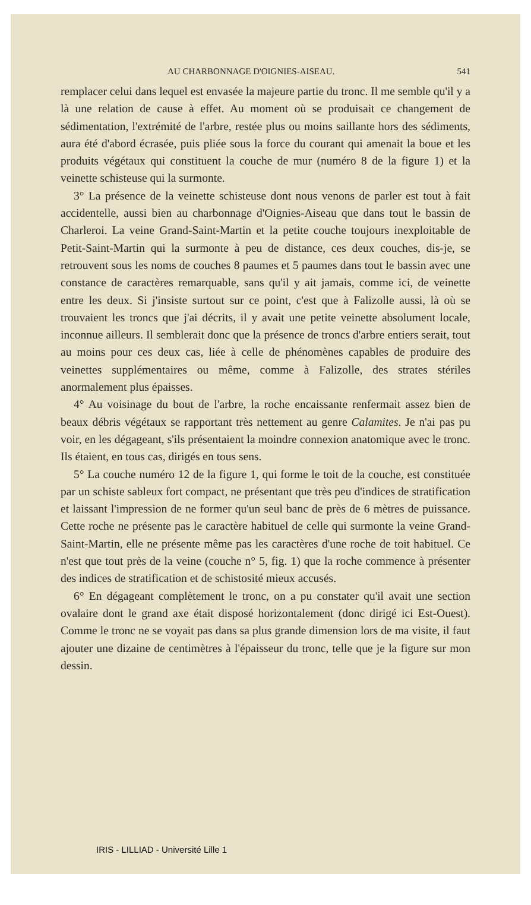AU CHARBONNAGE D'OIGNIES-AISEAU. 541
remplacer celui dans lequel est envasée la majeure partie du tronc. Il me semble qu'il y a là une relation de cause à effet. Au moment où se produisait ce changement de sédimentation, l'extrémité de l'arbre, restée plus ou moins saillante hors des sédiments, aura été d'abord écrasée, puis pliée sous la force du courant qui amenait la boue et les produits végétaux qui constituent la couche de mur (numéro 8 de la figure 1) et la veinette schisteuse qui la surmonte.
3° La présence de la veinette schisteuse dont nous venons de parler est tout à fait accidentelle, aussi bien au charbonnage d'Oignies-Aiseau que dans tout le bassin de Charleroi. La veine Grand-Saint-Martin et la petite couche toujours inexploitable de Petit-Saint-Martin qui la surmonte à peu de distance, ces deux couches, dis-je, se retrouvent sous les noms de couches 8 paumes et 5 paumes dans tout le bassin avec une constance de caractères remarquable, sans qu'il y ait jamais, comme ici, de veinette entre les deux. Si j'insiste surtout sur ce point, c'est que à Falizolle aussi, là où se trouvaient les troncs que j'ai décrits, il y avait une petite veinette absolument locale, inconnue ailleurs. Il semblerait donc que la présence de troncs d'arbre entiers serait, tout au moins pour ces deux cas, liée à celle de phénomènes capables de produire des veinettes supplémentaires ou même, comme à Falizolle, des strates stériles anormalement plus épaisses.
4° Au voisinage du bout de l'arbre, la roche encaissante renfermait assez bien de beaux débris végétaux se rapportant très nettement au genre Calamites. Je n'ai pas pu voir, en les dégageant, s'ils présentaient la moindre connexion anatomique avec le tronc. Ils étaient, en tous cas, dirigés en tous sens.
5° La couche numéro 12 de la figure 1, qui forme le toit de la couche, est constituée par un schiste sableux fort compact, ne présentant que très peu d'indices de stratification et laissant l'impression de ne former qu'un seul banc de près de 6 mètres de puissance. Cette roche ne présente pas le caractère habituel de celle qui surmonte la veine Grand-Saint-Martin, elle ne présente même pas les caractères d'une roche de toit habituel. Ce n'est que tout près de la veine (couche n° 5, fig. 1) que la roche commence à présenter des indices de stratification et de schistosité mieux accusés.
6° En dégageant complètement le tronc, on a pu constater qu'il avait une section ovalaire dont le grand axe était disposé horizontalement (donc dirigé ici Est-Ouest). Comme le tronc ne se voyait pas dans sa plus grande dimension lors de ma visite, il faut ajouter une dizaine de centimètres à l'épaisseur du tronc, telle que je la figure sur mon dessin.
IRIS - LILLIAD - Université Lille 1